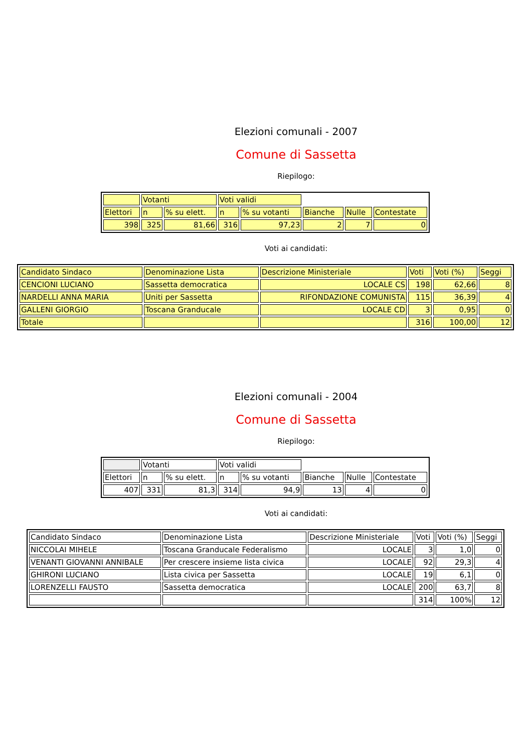Elezioni comunali - 2007
Comune di Sassetta
Riepilogo:
| | Votanti | | Voti validi | | | | |
| Elettori | n | % su elett. | n | % su votanti | Bianche | Nulle | Contestate |
| 398 | 325 | 81,66 | 316 | 97,23 | 2 | 7 | 0 |
Voti ai candidati:
| Candidato Sindaco | Denominazione Lista | Descrizione Ministeriale | Voti | Voti (%) | Seggi |
| CENCIONI LUCIANO | Sassetta democratica | LOCALE CS | 198 | 62,66 | 8 |
| NARDELLI ANNA MARIA | Uniti per Sassetta | RIFONDAZIONE COMUNISTA | 115 | 36,39 | 4 |
| GALLENI GIORGIO | Toscana Granducale | LOCALE CD | 3 | 0,95 | 0 |
| Totale | | | 316 | 100,00 | 12 |
Elezioni comunali - 2004
Comune di Sassetta
Riepilogo:
| | Votanti | | Voti validi | | | | |
| Elettori | n | % su elett. | n | % su votanti | Bianche | Nulle | Contestate |
| 407 | 331 | 81,3 | 314 | 94,9 | 13 | 4 | 0 |
Voti ai candidati:
| Candidato Sindaco | Denominazione Lista | Descrizione Ministeriale | Voti | Voti (%) | Seggi |
| NICCOLAI MIHELE | Toscana Granducale Federalismo | LOCALE | 3 | 1,0 | 0 |
| VENANTI GIOVANNI ANNIBALE | Per crescere insieme lista civica | LOCALE | 92 | 29,3 | 4 |
| GHIRONI LUCIANO | Lista civica per Sassetta | LOCALE | 19 | 6,1 | 0 |
| LORENZELLI FAUSTO | Sassetta democratica | LOCALE | 200 | 63,7 | 8 |
| | | | 314 | 100% | 12 |